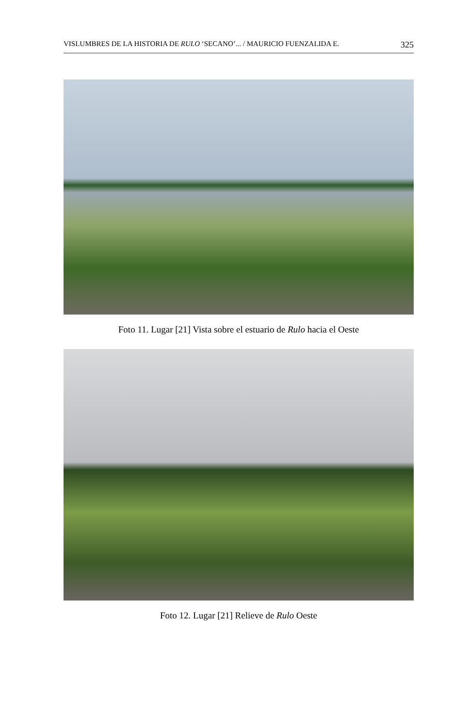VISLUMBRES DE LA HISTORIA DE RULO ‘SECANO’... / MAURICIO FUENZALIDA E. 325
Foto 11. Lugar [21] Vista sobre el estuario de Rulo hacia el Oeste
Foto 12. Lugar [21] Relieve de Rulo Oeste